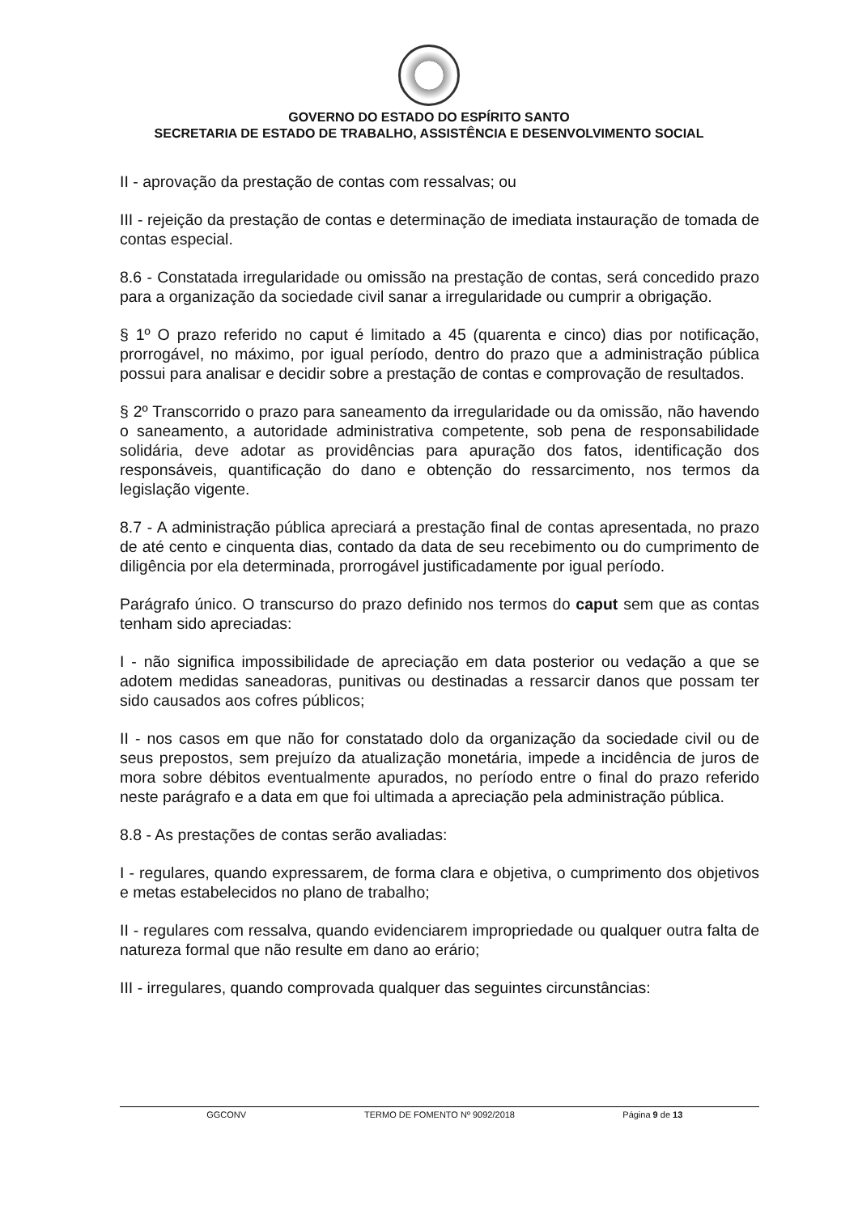GOVERNO DO ESTADO DO ESPÍRITO SANTO
SECRETARIA DE ESTADO DE TRABALHO, ASSISTÊNCIA E DESENVOLVIMENTO SOCIAL
II - aprovação da prestação de contas com ressalvas; ou
III - rejeição da prestação de contas e determinação de imediata instauração de tomada de contas especial.
8.6 - Constatada irregularidade ou omissão na prestação de contas, será concedido prazo para a organização da sociedade civil sanar a irregularidade ou cumprir a obrigação.
§ 1º O prazo referido no caput é limitado a 45 (quarenta e cinco) dias por notificação, prorrogável, no máximo, por igual período, dentro do prazo que a administração pública possui para analisar e decidir sobre a prestação de contas e comprovação de resultados.
§ 2º Transcorrido o prazo para saneamento da irregularidade ou da omissão, não havendo o saneamento, a autoridade administrativa competente, sob pena de responsabilidade solidária, deve adotar as providências para apuração dos fatos, identificação dos responsáveis, quantificação do dano e obtenção do ressarcimento, nos termos da legislação vigente.
8.7 - A administração pública apreciará a prestação final de contas apresentada, no prazo de até cento e cinquenta dias, contado da data de seu recebimento ou do cumprimento de diligência por ela determinada, prorrogável justificadamente por igual período.
Parágrafo único. O transcurso do prazo definido nos termos do caput sem que as contas tenham sido apreciadas:
I - não significa impossibilidade de apreciação em data posterior ou vedação a que se adotem medidas saneadoras, punitivas ou destinadas a ressarcir danos que possam ter sido causados aos cofres públicos;
II - nos casos em que não for constatado dolo da organização da sociedade civil ou de seus prepostos, sem prejuízo da atualização monetária, impede a incidência de juros de mora sobre débitos eventualmente apurados, no período entre o final do prazo referido neste parágrafo e a data em que foi ultimada a apreciação pela administração pública.
8.8 - As prestações de contas serão avaliadas:
I - regulares, quando expressarem, de forma clara e objetiva, o cumprimento dos objetivos e metas estabelecidos no plano de trabalho;
II - regulares com ressalva, quando evidenciarem impropriedade ou qualquer outra falta de natureza formal que não resulte em dano ao erário;
III - irregulares, quando comprovada qualquer das seguintes circunstâncias:
GGCONV TERMO DE FOMENTO Nº 9092/2018 Página 9 de 13